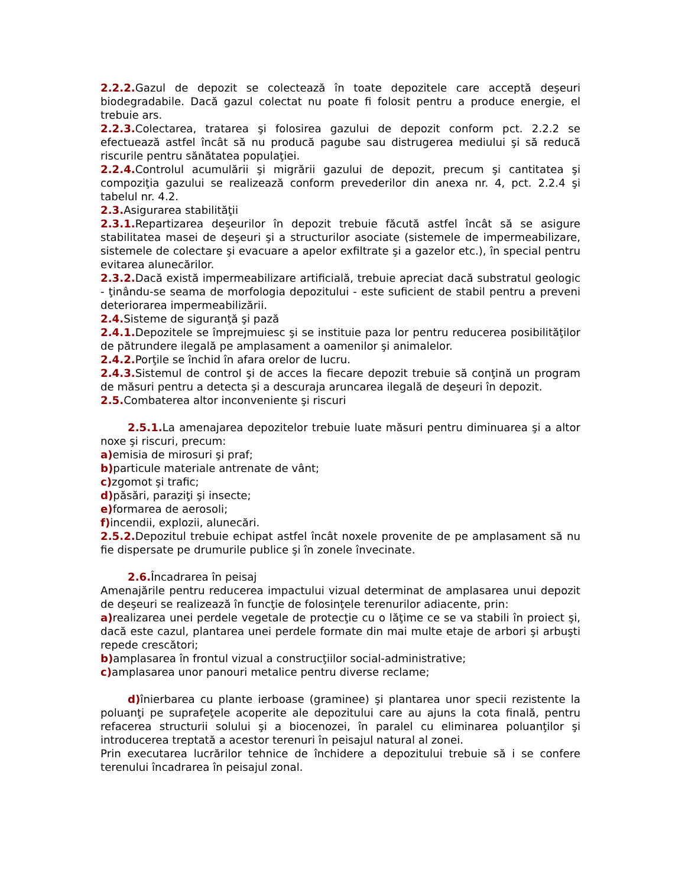2.2.2. Gazul de depozit se colectează în toate depozitele care acceptă deşeuri biodegradabile. Dacă gazul colectat nu poate fi folosit pentru a produce energie, el trebuie ars.
2.2.3. Colectarea, tratarea şi folosirea gazului de depozit conform pct. 2.2.2 se efectuează astfel încât să nu producă pagube sau distrugerea mediului şi să reducă riscurile pentru sănătatea populaţiei.
2.2.4. Controlul acumulării şi migrării gazului de depozit, precum şi cantitatea şi compoziţia gazului se realizează conform prevederilor din anexa nr. 4, pct. 2.2.4 şi tabelul nr. 4.2.
2.3. Asigurarea stabilităţii
2.3.1. Repartizarea deşeurilor în depozit trebuie făcută astfel încât să se asigure stabilitatea masei de deşeuri şi a structurilor asociate (sistemele de impermeabilizare, sistemele de colectare şi evacuare a apelor exfiltrate şi a gazelor etc.), în special pentru evitarea alunecărilor.
2.3.2. Dacă există impermeabilizare artificială, trebuie apreciat dacă substratul geologic - ţinându-se seama de morfologia depozitului - este suficient de stabil pentru a preveni deteriorarea impermeabilizării.
2.4. Sisteme de siguranţă şi pază
2.4.1. Depozitele se împrejmuiesc şi se instituie paza lor pentru reducerea posibilităţilor de pătrundere ilegală pe amplasament a oamenilor şi animalelor.
2.4.2. Porţile se închid în afara orelor de lucru.
2.4.3. Sistemul de control şi de acces la fiecare depozit trebuie să conţină un program de măsuri pentru a detecta şi a descuraja aruncarea ilegală de deşeuri în depozit.
2.5. Combaterea altor inconveniente şi riscuri
2.5.1. La amenajarea depozitelor trebuie luate măsuri pentru diminuarea şi a altor noxe şi riscuri, precum:
a) emisia de mirosuri şi praf;
b) particule materiale antrenate de vânt;
c) zgomot şi trafic;
d) păsări, paraziţi şi insecte;
e) formarea de aerosoli;
f) incendii, explozii, alunecări.
2.5.2. Depozitul trebuie echipat astfel încât noxele provenite de pe amplasament să nu fie dispersate pe drumurile publice şi în zonele învecinate.
2.6. Încadrarea în peisaj
Amenajările pentru reducerea impactului vizual determinat de amplasarea unui depozit de deşeuri se realizează în funcţie de folosinţele terenurilor adiacente, prin:
a) realizarea unei perdele vegetale de protecţie cu o lăţime ce se va stabili în proiect şi, dacă este cazul, plantarea unei perdele formate din mai multe etaje de arbori şi arbuşti repede crescători;
b) amplasarea în frontul vizual a construcţiilor social-administrative;
c) amplasarea unor panouri metalice pentru diverse reclame;
d) înierbarea cu plante ierboase (graminee) şi plantarea unor specii rezistente la poluanţi pe suprafeţele acoperite ale depozitului care au ajuns la cota finală, pentru refacerea structurii solului şi a biocenozei, în paralel cu eliminarea poluanţilor şi introducerea treptată a acestor terenuri în peisajul natural al zonei.
Prin executarea lucrărilor tehnice de închidere a depozitului trebuie să i se confere terenului încadrarea în peisajul zonal.